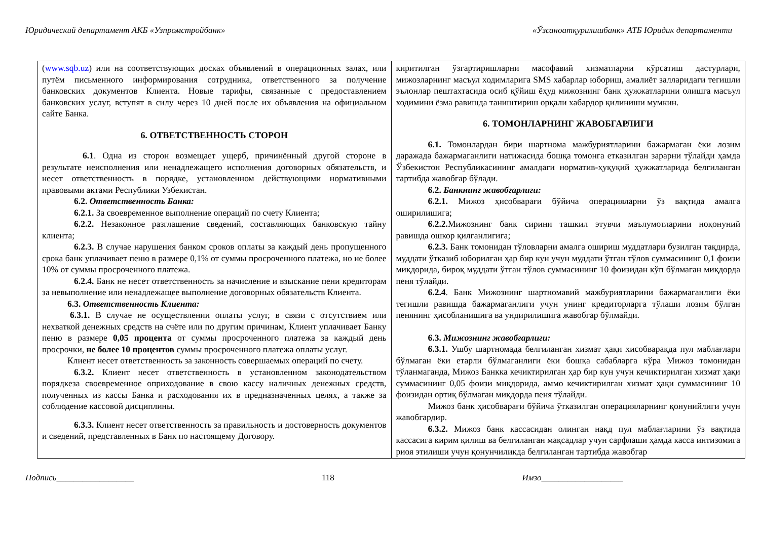Юридический департамент АКБ «Узпромстройбанк» «Ўзсаноатқурилишбанк» АТБ Юридик департаменти
| ( www.sqb.uz ) или на соответствующих досках объявлений в операционных залах, или путём письменного информирования сотрудника, ответственного за получение банковских документов Клиента. Новые тарифы, связанные с предоставлением банковских услуг, вступят в силу через 10 дней после их объявления на официальном сайте Банка. 6. ОТВЕТСТВЕННОСТЬ СТОРОН 6.1 . Одна из сторон возмещает ущерб, причинённый другой стороне в результате неисполнения или ненадлежащего исполнения договорных обязательств, и несет ответственность в порядке, установленном действующими нормативными правовыми актами Республики Узбекистан. 6.2. Ответственность Банка: 6.2.1. За своевременное выполнение операций по счету Клиента; 6.2.2. Незаконное разглашение сведений, составляющих банковскую тайну клиента; 6.2.3. В случае нарушения банком сроков оплаты за каждый день пропущенного срока банк уплачивает пеню в размере 0,1% от суммы просроченного платежа, но не более 10% от суммы просроченного платежа. 6.2.4. Банк не несет ответственность за начисление и взыскание пени кредиторам за невыполнение или ненадлежащее выполнение договорных обязательств Клиента. 6.3. Ответственность Клиента: 6.3.1. В случае не осуществлении оплаты услуг, в связи с отсутствием или нехваткой денежных средств на счёте или по другим причинам, Клиент уплачивает Банку пеню в размере 0,05 процента от суммы просроченного платежа за каждый день просрочки, не более 10 процентов суммы просроченного платежа оплаты услуг. Клиент несет ответственность за законность совершаемых операций по счету. 6.3.2. Клиент несет ответственность в установленном законодательством порядкеза своевременное оприходование в свою кассу наличных денежных средств, полученных из кассы Банка и расходования их в предназначенных целях, а также за соблюдение кассовой дисциплины. 6.3.3. Клиент несет ответственность за правильность и достоверность документов и сведений, представленных в Банк по настоящему Договору. | киритилган ўзгартиришларни масофавий хизматларни кўрсатиш дастурлари, мижозларнинг масъул ходимларига SMS хабарлар юбориш, амалиёт залларидаги тегишли эълонлар пештахтасида осиб қўйиш ёҳуд мижознинг банк ҳужжатларини олишга масъул ходимини ёзма равишда таништириш орқали хабардор қилиниши мумкин. 6. ТОМОНЛАРНИНГ ЖАВОБГАРЛИГИ 6.1. Томонлардан бири шартнома мажбуриятларини бажармаган ёки лозим даражада бажармаганлиги натижасида бошқа томонга етказилган зарарни тўлайди ҳамда Ўзбекистон Республикасининг амалдаги норматив-ҳуқуқий ҳужжатларида белгиланган тартибда жавобгар бўлади. 6.2. Банкнинг жавобгарлиги: 6.2.1. Мижоз ҳисобварағи бўйича операцияларни ўз вақтида амалга оширилишига; 6.2.2. Мижознинг банк сирини ташкил этувчи маълумотларини ноқонуний равишда ошкор қилганлигига; 6.2.3. Банк томонидан тўловларни амалга ошириш муддатлари бузилган тақдирда, муддати ўтказиб юборилган ҳар бир кун учун муддати ўтган тўлов суммасининг 0,1 фоизи миқдорида, бироқ муддати ўтган тўлов суммасининг 10 фоизидан кўп бўлмаган миқдорда пеня тўлайди. 6.2.4 . Банк Мижознинг шартномавий мажбуриятларини бажармаганлиги ёки тегишли равишда бажармаганлиги учун унинг кредиторларга тўлаши лозим бўлган пенянинг ҳисобланишига ва ундирилишига жавобгар бўлмайди. 6.3. Мижознинг жавобгарлиги: 6.3.1. Ушбу шартномада белгиланган хизмат ҳақи хисобварақда пул маблағлари бўлмаган ёки етарли бўлмаганлиги ёки бошқа сабабларга кўра Мижоз томонидан тўланмаганда, Мижоз Банкка кечиктирилган ҳар бир кун учун кечиктирилган хизмат ҳақи суммасининг 0,05 фоизи миқдорида, аммо кечиктирилган хизмат ҳақи суммасининг 10 фоизидан ортиқ бўлмаган миқдорда пеня тўлайди. Мижоз банк ҳисобварағи бўйича ўтказилган операцияларнинг қонунийлиги учун жавобгардир. 6.3.2. Мижоз банк кассасидан олинган нақд пул маблағларини ўз вақтида кассасига кирим қилиш ва белгиланган мақсадлар учун сарфлаши ҳамда касса интизомига риоя этилиши учун қонунчиликда белгиланган тартибда жавобгар |
Подпись__________________ 118 Имзо___________________